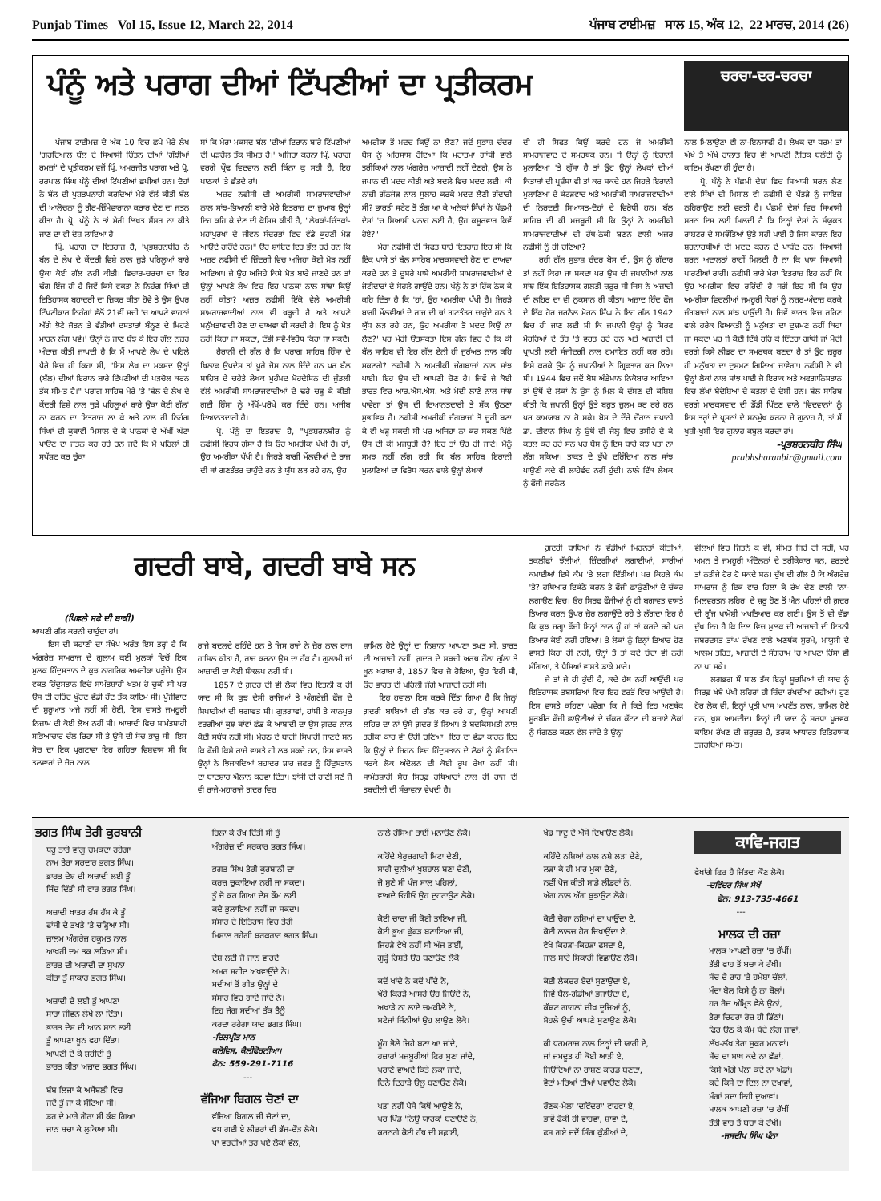Punjab Times Vol 15, Issue 12, March 22, 2014 ਪੰਜਾਬ ਟਾਈਮਜ਼ ਸਾਲ 15, ਅੰਕ 12, 22 ਮਾਰਚ, 2014 (26)
ਪੰਨੂੰ ਅਤੇ ਪਰਾਗ ਦੀਆਂ ਟਿੱਪਣੀਆਂ ਦਾ ਪ੍ਰਤੀਕਰਮ
ਚਰਚਾ-ਦਰ-ਚਰਚਾ
ਪੰਜਾਬ ਟਾਈਮਜ਼ ਦੇ ਅੰਕ 10 ਵਿਚ ਛਪੇ ਮੇਰੇ ਲੇਖ 'ਗੁਰਦਿਆਲ ਬੱਲ ਦੇ ਸਿਆਸੀ ਚਿੰਤਨ ਦੀਆਂ 'ਗੁੱਝੀਆਂ ਰਮਜ਼ਾਂ' ਦੇ ਪ੍ਰਤੀਕਰਮ ਵਜੋਂ ਪ੍ਰਿੰ. ਅਮਰਜੀਤ ਪਰਾਗ ਅਤੇ ਪ੍ਰੋ. ਹਰਪਾਲ ਸਿੰਘ ਪੰਨੂੰ ਦੀਆਂ ਟਿੱਪਣੀਆਂ ਛਪੀਆਂ ਹਨ। ਦੋਹਾਂ ਨੇ ਬੱਲ ਦੀ ਪੁਸ਼ਤਪਨਾਹੀ ਕਰਦਿਆਂ ਮੇਰੇ ਵੱਲੋਂ ਕੀਤੀ ਬੱਲ ਦੀ ਆਲੋਚਨਾ ਨੂੰ ਗੈਰ-ਜ਼ਿੰਮੇਵਾਰਾਨਾ ਕਰਾਰ ਦੇਣ ਦਾ ਜਤਨ ਕੀਤਾ ਹੈ। ਪ੍ਰੋ. ਪੰਨੂੰ ਨੇ ਤਾਂ ਮੇਰੀ ਲਿਖਤ ਸੈਂਸਰ ਨਾ ਕੀਤੇ ਜਾਣ ਦਾ ਵੀ ਦੋਸ਼ ਲਾਇਆ ਹੈ।
ਪ੍ਰਿੰ. ਪਰਾਗ ਦਾ ਇਤਰਾਜ਼ ਹੈ, 'ਪ੍ਰਭਸ਼ਰਨਬੀਰ ਨੇ ਬੱਲ ਦੇ ਲੇਖ ਦੇ ਕੇਂਦਰੀ ਵਿਸ਼ੇ ਨਾਲ ਜੁੜੇ ਪਹਿਲੂਆਂ ਬਾਰੇ ਉਕਾ ਕੋਈ ਗੱਲ ਨਹੀਂ ਕੀਤੀ। ਵਿਚਾਰ-ਚਰਚਾ ਦਾ ਇਹ ਢੰਗ ਇੰਜ ਹੀ ਹੈ ਜਿਵੇਂ ਕਿਸੇ ਵਕਤਾ ਨੇ ਨਿਹੰਗ ਸਿੰਘਾਂ ਦੀ ਇਤਿਹਾਸਕ ਬਹਾਦਰੀ ਦਾ ਜ਼ਿਕਰ ਕੀਤਾ ਹੋਵੇ ਤੇ ਉਸ ਉਪਰ ਟਿੱਪਣੀਕਾਰ ਨਿਹੰਗਾਂ ਵੱਲੋਂ 21ਵੀਂ ਸਦੀ 'ਚ ਆਪਣੇ ਵਾਹਨਾਂ ਅੱਗੇ ਝੋਟੇ ਜੋਤਨ ਤੇ ਵੱਡੀਆਂ ਦਸਤਾਰਾਂ ਬੰਨ੍ਹਣ ਦੇ ਮਿਹਣੇ ਮਾਰਨ ਲੱਗ ਪਵੇ।' ਉਨ੍ਹਾਂ ਨੇ ਜਾਣ ਬੁੱਝ ਕੇ ਇਹ ਗੱਲ ਨਜ਼ਰ ਅੰਦਾਜ਼ ਕੀਤੀ ਜਾਪਦੀ ਹੈ ਕਿ ਮੈਂ ਆਪਣੇ ਲੇਖ ਦੇ ਪਹਿਲੇ ਪੈਰੇ ਵਿਚ ਹੀ ਕਿਹਾ ਸੀ, "ਇਸ ਲੇਖ ਦਾ ਮਕਸਦ ਉਨ੍ਹਾਂ (ਬੱਲ) ਦੀਆਂ ਇਰਾਨ ਬਾਰੇ ਟਿੱਪਣੀਆਂ ਦੀ ਪੜਚੋਲ ਕਰਨ ਤੱਕ ਸੀਮਤ ਹੈ।" ਪਰਾਗ ਸਾਹਿਬ ਮੇਰੇ 'ਤੇ 'ਬੱਲ ਦੇ ਲੇਖ ਦੇ ਕੇਂਦਰੀ ਵਿਸ਼ੇ ਨਾਲ ਜੁੜੇ ਪਹਿਲੂਆਂ ਬਾਰੇ ਉਕਾ ਕੋਈ ਗੱਲ' ਨਾ ਕਰਨ ਦਾ ਇਤਰਾਜ਼ ਲਾ ਕੇ ਅਤੇ ਨਾਲ ਹੀ ਨਿਹੰਗ ਸਿੰਘਾਂ ਦੀ ਕੁਥਾਵੀਂ ਮਿਸਾਲ ਦੇ ਕੇ ਪਾਠਕਾਂ ਦੇ ਅੱਖੀਂ ਘੱਟਾ ਪਾਉਣ ਦਾ ਜਤਨ ਕਰ ਰਹੇ ਹਨ ਜਦੋਂ ਕਿ ਮੈਂ ਪਹਿਲਾਂ ਹੀ ਸਪੱਸ਼ਟ ਕਰ ਚੁੱਕਾ
ਸਾਂ ਕਿ ਮੇਰਾ ਮਕਸਦ ਬੱਲ 'ਦੀਆਂ ਇਰਾਨ ਬਾਰੇ ਟਿੱਪਣੀਆਂ ਦੀ ਪੜਚੋਲ ਤੱਕ ਸੀਮਤ ਹੈ।' ਅਜਿਹਾ ਕਰਨਾ ਪ੍ਰਿੰ. ਪਰਾਗ ਵਰਗੇ ਪ੍ਰੌਢ ਵਿਦਵਾਨ ਲਈ ਕਿੰਨਾ ਕੁ ਸਹੀ ਹੈ, ਇਹ ਪਾਠਕਾਂ 'ਤੇ ਛੱਡਦੇ ਹਾਂ।
ਅਜ਼ਰ ਨਫੀਸੀ ਦੀ ਅਮਰੀਕੀ ਸਾਮਰਾਜਵਾਦੀਆਂ ਨਾਲ ਸਾਂਝ-ਭਿਆਲੀ ਬਾਰੇ ਮੇਰੇ ਇਤਰਾਜ਼ ਦਾ ਜੁਆਬ ਉਨ੍ਹਾਂ ਇਹ ਕਹਿ ਕੇ ਦੇਣ ਦੀ ਕੋਸ਼ਿਸ਼ ਕੀਤੀ ਹੈ, "ਲੇਖਕਾਂ-ਚਿੰਤਕਾਂ-ਮਹਾਂਪੁਰਖਾਂ ਦੇ ਜੀਵਨ ਸੰਦਰਭਾਂ ਵਿਚ ਵੱਡੇ ਕੁਹਣੀ ਮੋੜ ਆਉਂਦੇ ਰਹਿੰਦੇ ਹਨ।" ਉਹ ਸ਼ਾਇਦ ਇਹ ਭੁੱਲ ਰਹੇ ਹਨ ਕਿ ਅਜ਼ਰ ਨਫੀਸੀ ਦੀ ਜ਼ਿੰਦਗੀ ਵਿਚ ਅਜਿਹਾ ਕੋਈ ਮੋੜ ਨਹੀਂ ਆਇਆ। ਜੇ ਉਹ ਅਜਿਹੇ ਕਿਸੇ ਮੋੜ ਬਾਰੇ ਜਾਣਦੇ ਹਨ ਤਾਂ ਉਨ੍ਹਾਂ ਆਪਣੇ ਲੇਖ ਵਿਚ ਇਹ ਪਾਠਕਾਂ ਨਾਲ ਸਾਂਝਾ ਕਿਉਂ ਨਹੀਂ ਕੀਤਾ? ਅਜ਼ਰ ਨਫੀਸੀ ਇੱਕੋ ਵੇਲੇ ਅਮਰੀਕੀ ਸਾਮਰਾਜਵਾਦੀਆਂ ਨਾਲ ਵੀ ਖੜ੍ਹਦੀ ਹੈ ਅਤੇ ਆਪਣੇ ਮਨੁੱਖਤਾਵਾਦੀ ਹੋਣ ਦਾ ਦਾਅਵਾ ਵੀ ਕਰਦੀ ਹੈ। ਇਸ ਨੂੰ ਮੋੜ ਨਹੀਂ ਕਿਹਾ ਜਾ ਸਕਦਾ, ਦੰਭੀ ਸਵੈ-ਵਿਰੋਧ ਕਿਹਾ ਜਾ ਸਕਦੈ।
ਹੈਰਾਨੀ ਦੀ ਗੱਲ ਹੈ ਕਿ ਪਰਾਗ ਸਾਹਿਬ ਹਿੰਸਾ ਦੇ ਖਿਲਾਫ ਉਪਦੇਸ਼ ਤਾਂ ਪੂਰੇ ਜੋਸ਼ ਨਾਲ ਦਿੰਦੇ ਹਨ ਪਰ ਬੱਲ ਸਾਹਿਬ ਦੇ ਚਹੇਤੇ ਲੇਖਕ ਮੁਹੰਮਦ ਮੋਹਦੇਸਿਨ ਦੀ ਜੁੰਡਲੀ ਵੱਲੋਂ ਅਮਰੀਕੀ ਸਾਮਰਾਜਵਾਦੀਆਂ ਦੇ ਢਹੇ ਚੜ੍ਹ ਕੇ ਕੀਤੀ ਗਈ ਹਿੰਸਾ ਨੂੰ ਅੱਖੋਂ-ਪਰੋਖੇ ਕਰ ਦਿੰਦੇ ਹਨ। ਅਜੀਬ ਦਿਆਨਤਦਾਰੀ ਹੈ।
ਪ੍ਰੋ. ਪੰਨੂੰ ਦਾ ਇਤਰਾਜ਼ ਹੈ, "ਪ੍ਰਭਸ਼ਰਨਬੀਰ ਨੂੰ ਨਫੀਸੀ ਵਿਰੁਧ ਗੁੱਸਾ ਹੈ ਕਿ ਉਹ ਅਮਰੀਕਾ ਪੱਖੀ ਹੈ। ਹਾਂ, ਉਹ ਅਮਰੀਕਾ ਪੱਖੀ ਹੈ। ਜਿਹੜੇ ਬਾਗੀ ਮੌਲਵੀਆਂ ਦੇ ਰਾਜ ਦੀ ਥਾਂ ਗਣਤੰਤਰ ਚਾਹੁੰਦੇ ਹਨ ਤੇ ਯੁੱਧ ਲੜ ਰਹੇ ਹਨ, ਉਹ
ਅਮਰੀਕਾ ਤੋਂ ਮਦਦ ਕਿਉਂ ਨਾ ਲੈਣ? ਜਦੋਂ ਸੁਭਾਸ਼ ਚੰਦਰ ਬੋਸ ਨੂੰ ਅਹਿਸਾਸ ਹੋਇਆ ਕਿ ਮਹਾਤਮਾ ਗਾਂਧੀ ਵਾਲੇ ਤਰੀਕਿਆਂ ਨਾਲ ਅੰਗਰੇਜ਼ ਆਜ਼ਾਦੀ ਨਹੀਂ ਦੇਣਗੇ, ਉਸ ਨੇ ਜਪਾਨ ਦੀ ਮਦਦ ਕੀਤੀ ਅਤੇ ਬਦਲੇ ਵਿਚ ਮਦਦ ਲਈ। ਕੀ ਨਾਜ਼ੀ ਗੱਠਜੋੜ ਨਾਲ ਸੁਲਾਹ ਕਰਕੇ ਮਦਦ ਲੈਣੀ ਗੱਦਾਰੀ ਸੀ? ਭਾਰਤੀ ਸਟੇਟ ਤੋਂ ਤੰਗ ਆ ਕੇ ਅਨੇਕਾਂ ਸਿੱਖਾਂ ਨੇ ਪੱਛਮੀ ਦੇਸ਼ਾਂ 'ਚ ਸਿਆਸੀ ਪਨਾਹ ਲਈ ਹੈ, ਉਹ ਕਸੂਰਵਾਰ ਕਿਵੇਂ ਹੋਏ?"
ਮੇਰਾ ਨਫੀਸੀ ਦੀ ਸਿਫਤ ਬਾਰੇ ਇਤਰਾਜ਼ ਇਹ ਸੀ ਕਿ ਇੱਕ ਪਾਸੇ ਤਾਂ ਬੱਲ ਸਾਹਿਬ ਮਾਰਕਸਵਾਦੀ ਹੋਣ ਦਾ ਦਾਅਵਾ ਕਰਦੇ ਹਨ ਤੇ ਦੂਸਰੇ ਪਾਸੇ ਅਮਰੀਕੀ ਸਾਮਰਾਜਵਾਦੀਆਂ ਦੇ ਜੋਟੀਦਾਰਾਂ ਦੇ ਸੋਹਲੇ ਗਾਉਂਦੇ ਹਨ। ਪੰਨੂੰ ਨੇ ਤਾਂ ਹਿੱਕ ਠੋਕ ਕੇ ਕਹਿ ਦਿੱਤਾ ਹੈ ਕਿ 'ਹਾਂ, ਉਹ ਅਮਰੀਕਾ ਪੱਖੀ ਹੈ। ਜਿਹੜੇ ਬਾਗੀ ਮੌਲਵੀਆਂ ਦੇ ਰਾਜ ਦੀ ਥਾਂ ਗਣਤੰਤਰ ਚਾਹੁੰਦੇ ਹਨ ਤੇ ਯੁੱਧ ਲੜ ਰਹੇ ਹਨ, ਉਹ ਅਮਰੀਕਾ ਤੋਂ ਮਦਦ ਕਿਉਂ ਨਾ ਲੈਣ?' ਪਰ ਮੇਰੀ ਉਤਸੁਕਤਾ ਇਸ ਗੱਲ ਵਿਚ ਹੈ ਕਿ ਕੀ ਬੱਲ ਸਾਹਿਬ ਵੀ ਇਹ ਗੱਲ ਏਨੀ ਹੀ ਜੁਰੱਅਤ ਨਾਲ ਕਹਿ ਸਕਣਗੇ? ਨਫੀਸੀ ਨੇ ਅਮਰੀਕੀ ਜੰਗਬਾਜ਼ਾਂ ਨਾਲ ਸਾਂਝ ਪਾਈ। ਇਹ ਉਸ ਦੀ ਆਪਣੀ ਚੋਣ ਹੈ। ਜਿਵੇਂ ਜੇ ਕੋਈ ਭਾਰਤ ਵਿਚ ਆਰ.ਐਸ.ਐਸ. ਅਤੇ ਮੋਦੀ ਲਾਣੇ ਨਾਲ ਸਾਂਝ ਪਾਵੇਗਾ ਤਾਂ ਉਸ ਦੀ ਦਿਆਨਤਦਾਰੀ ਤੇ ਸ਼ੱਕ ਉਠਣਾ ਸੁਭਾਵਿਕ ਹੈ। ਨਫੀਸੀ ਅਮਰੀਕੀ ਜੰਗਬਾਜ਼ਾਂ ਤੋਂ ਦੂਰੀ ਬਣਾ ਕੇ ਵੀ ਖੜ੍ਹ ਸਕਦੀ ਸੀ ਪਰ ਅਜਿਹਾ ਨਾ ਕਰ ਸਕਣ ਪਿੱਛੇ ਉਸ ਦੀ ਕੀ ਮਜਬੂਰੀ ਹੈ? ਇਹ ਤਾਂ ਉਹ ਹੀ ਜਾਣੇ। ਮੈਨੂੰ ਸਮਝ ਨਹੀਂ ਲੱਗ ਰਹੀ ਕਿ ਬੱਲ ਸਾਹਿਬ ਇਰਾਨੀ ਮੁਲਾਣਿਆਂ ਦਾ ਵਿਰੋਧ ਕਰਨ ਵਾਲੇ ਉਨ੍ਹਾਂ ਲੇਖਕਾਂ
ਦੀ ਹੀ ਸਿਫਤ ਕਿਉਂ ਕਰਦੇ ਹਨ ਜੋ ਅਮਰੀਕੀ ਸਾਮਰਾਜਵਾਦ ਦੇ ਸਮਰਥਕ ਹਨ। ਜੇ ਉਨ੍ਹਾਂ ਨੂੰ ਇਰਾਨੀ ਮੁਲਾਣਿਆਂ 'ਤੇ ਗੁੱਸਾ ਹੈ ਤਾਂ ਉਹ ਉਨ੍ਹਾਂ ਲੇਖਕਾਂ ਦੀਆਂ ਕਿਤਾਬਾਂ ਦੀ ਪ੍ਰਸ਼ੰਸਾ ਵੀ ਤਾਂ ਕਰ ਸਕਦੇ ਹਨ ਜਿਹੜੇ ਇਰਾਨੀ ਮੁਲਾਣਿਆਂ ਦੇ ਕੱਟੜਵਾਦ ਅਤੇ ਅਮਰੀਕੀ ਸਾਮਰਾਜਵਾਦੀਆਂ ਦੀ ਨਿਰਦਈ ਸਿਆਸਤ-ਦੋਹਾਂ ਦੇ ਵਿਰੋਧੀ ਹਨ। ਬੱਲ ਸਾਹਿਬ ਦੀ ਕੀ ਮਜਬੂਰੀ ਸੀ ਕਿ ਉਨ੍ਹਾਂ ਨੇ ਅਮਰੀਕੀ ਸਾਮਰਾਜਵਾਦੀਆਂ ਦੀ ਹੱਥ-ਠੋਕੀ ਬਣਨ ਵਾਲੀ ਅਜ਼ਰ ਨਫੀਸੀ ਨੂੰ ਹੀ ਚੁਣਿਆ?
ਰਹੀ ਗੱਲ ਸੁਭਾਸ਼ ਚੰਦਰ ਬੋਸ ਦੀ, ਉਸ ਨੂੰ ਗੱਦਾਰ ਤਾਂ ਨਹੀਂ ਕਿਹਾ ਜਾ ਸਕਦਾ ਪਰ ਉਸ ਦੀ ਜਪਾਨੀਆਂ ਨਾਲ ਸਾਂਝ ਇੱਕ ਇਤਿਹਾਸਕ ਗਲਤੀ ਜ਼ਰੂਰ ਸੀ ਜਿਸ ਨੇ ਅਜ਼ਾਦੀ ਦੀ ਲਹਿਰ ਦਾ ਵੀ ਨੁਕਸਾਨ ਹੀ ਕੀਤਾ। ਅਜ਼ਾਦ ਹਿੰਦ ਫੌਜ ਦੇ ਇੱਕ ਹੋਰ ਜਰਨੈਲ ਮੋਹਨ ਸਿੰਘ ਨੇ ਇਹ ਗੱਲ 1942 ਵਿਚ ਹੀ ਜਾਣ ਲਈ ਸੀ ਕਿ ਜਪਾਨੀ ਉਨ੍ਹਾਂ ਨੂੰ ਸਿਰਫ ਮੋਹਰਿਆਂ ਦੇ ਤੌਰ 'ਤੇ ਵਰਤ ਰਹੇ ਹਨ ਅਤੇ ਅਜ਼ਾਦੀ ਦੀ ਪ੍ਰਾਪਤੀ ਲਈ ਸੰਜੀਦਗੀ ਨਾਲ ਹਮਾਇਤ ਨਹੀਂ ਕਰ ਰਹੇ। ਇਸੇ ਕਰਕੇ ਉਸ ਨੂੰ ਜਪਾਨੀਆਂ ਨੇ ਗ੍ਰਿਫਤਾਰ ਕਰ ਲਿਆ ਸੀ। 1944 ਵਿਚ ਜਦੋਂ ਬੋਸ ਅੰਡੇਮਾਨ ਨਿਕੋਬਾਰ ਆਇਆ ਤਾਂ ਉਥੋਂ ਦੇ ਲੋਕਾਂ ਨੇ ਉਸ ਨੂੰ ਮਿਲ ਕੇ ਦੱਸਣ ਦੀ ਕੋਸ਼ਿਸ਼ ਕੀਤੀ ਕਿ ਜਪਾਨੀ ਉਨ੍ਹਾਂ ਉਤੇ ਬਹੁਤ ਜ਼ੁਲਮ ਕਰ ਰਹੇ ਹਨ ਪਰ ਕਾਮਯਾਬ ਨਾ ਹੋ ਸਕੇ। ਬੋਸ ਦੇ ਦੌਰੇ ਦੌਰਾਨ ਜਪਾਨੀ ਡਾ. ਦੀਵਾਨ ਸਿੰਘ ਨੂੰ ਉਥੋਂ ਦੀ ਜੇਲ੍ਹ ਵਿਚ ਤਸੀਹੇ ਦੇ ਕੇ ਕਤਲ ਕਰ ਰਹੇ ਸਨ ਪਰ ਬੋਸ ਨੂੰ ਇਸ ਬਾਰੇ ਕੁਝ ਪਤਾ ਨਾ ਲੱਗ ਸਕਿਆ। ਤਾਕਤ ਦੇ ਭੁੱਖੇ ਦਰਿੰਦਿਆਂ ਨਾਲ ਸਾਂਝ ਪਾਉਣੀ ਕਦੇ ਵੀ ਲਾਹੇਵੰਦ ਨਹੀਂ ਹੁੰਦੀ। ਨਾਲੇ ਇੱਕ ਲੇਖਕ ਨੂੰ ਫੌਜੀ ਜਰਨੈਲ
ਨਾਲ ਮਿਲਾਉਣਾ ਵੀ ਨਾ-ਇਨਸਾਫੀ ਹੈ। ਲੇਖਕ ਦਾ ਧਰਮ ਤਾਂ ਔਖੇ ਤੋਂ ਔਖੇ ਹਾਲਾਤ ਵਿਚ ਵੀ ਆਪਣੀ ਨੈਤਿਕ ਬੁਲੰਦੀ ਨੂੰ ਕਾਇਮ ਰੱਖਣਾ ਹੀ ਹੁੰਦਾ ਹੈ।
ਪ੍ਰੋ. ਪੰਨੂੰ ਨੇ ਪੱਛਮੀ ਦੇਸ਼ਾਂ ਵਿਚ ਸਿਆਸੀ ਸ਼ਰਨ ਲੈਣ ਵਾਲੇ ਸਿੱਖਾਂ ਦੀ ਮਿਸਾਲ ਵੀ ਨਫੀਸੀ ਦੇ ਪੈਂਤੜੇ ਨੂੰ ਜਾਇਜ਼ ਠਹਿਰਾਉਣ ਲਈ ਵਰਤੀ ਹੈ। ਪੱਛਮੀ ਦੇਸ਼ਾਂ ਵਿਚ ਸਿਆਸੀ ਸ਼ਰਨ ਇਸ ਲਈ ਮਿਲਦੀ ਹੈ ਕਿ ਇਨ੍ਹਾਂ ਦੇਸ਼ਾਂ ਨੇ ਸੰਯੁਕਤ ਰਾਸ਼ਟਰ ਦੇ ਸਮਝੌਤਿਆਂ ਉਤੇ ਸਹੀ ਪਾਈ ਹੈ ਜਿਸ ਕਾਰਨ ਇਹ ਸ਼ਰਨਾਰਥੀਆਂ ਦੀ ਮਦਦ ਕਰਨ ਦੇ ਪਾਬੰਦ ਹਨ। ਸਿਆਸੀ ਸ਼ਰਨ ਅਦਾਲਤਾਂ ਰਾਹੀਂ ਮਿਲਦੀ ਹੈ ਨਾ ਕਿ ਖਾਸ ਸਿਆਸੀ ਪਾਰਟੀਆਂ ਰਾਹੀਂ। ਨਫੀਸੀ ਬਾਰੇ ਮੇਰਾ ਇਤਰਾਜ਼ ਇਹ ਨਹੀਂ ਕਿ ਉਹ ਅਮਰੀਕਾ ਵਿਚ ਰਹਿੰਦੀ ਹੈ ਸਗੋਂ ਇਹ ਸੀ ਕਿ ਉਹ ਅਮਰੀਕਾ ਵਿਚਲੀਆਂ ਜਮਹੂਰੀ ਧਿਰਾਂ ਨੂੰ ਨਜ਼ਰ-ਅੰਦਾਜ਼ ਕਰਕੇ ਜੰਗਬਾਜ਼ਾਂ ਨਾਲ ਸਾਂਝ ਪਾਉਂਦੀ ਹੈ। ਜਿਵੇਂ ਭਾਰਤ ਵਿਚ ਰਹਿਣ ਵਾਲੇ ਹਰੇਕ ਵਿਅਕਤੀ ਨੂੰ ਮਨੁੱਖਤਾ ਦਾ ਦੁਸ਼ਮਣ ਨਹੀਂ ਕਿਹਾ ਜਾ ਸਕਦਾ ਪਰ ਜੇ ਕੋਈ ਇੱਥੇ ਰਹਿ ਕੇ ਇੰਦਰਾ ਗਾਂਧੀ ਜਾਂ ਮੋਦੀ ਵਰਗੇ ਕਿਸੇ ਲੀਡਰ ਦਾ ਸਮਰਥਕ ਬਣਦਾ ਹੈ ਤਾਂ ਉਹ ਜ਼ਰੂਰ ਹੀ ਮਨੁੱਖਤਾ ਦਾ ਦੁਸ਼ਮਣ ਗਿਣਿਆ ਜਾਵੇਗਾ। ਨਫੀਸੀ ਨੇ ਵੀ ਉਨ੍ਹਾਂ ਲੋਕਾਂ ਨਾਲ ਸਾਂਝ ਪਾਈ ਜੋ ਇਰਾਕ ਅਤੇ ਅਫਗਾਨਿਸਤਾਨ ਵਿਚ ਲੱਖਾਂ ਬੇਦੋਸ਼ਿਆਂ ਦੇ ਕਤਲਾਂ ਦੇ ਦੋਸ਼ੀ ਹਨ। ਬੱਲ ਸਾਹਿਬ ਵਰਗੇ ਮਾਰਕਸਵਾਦ ਦੀ ਡੌਂਡੀ ਪਿੱਟਣ ਵਾਲੇ 'ਵਿਦਵਾਨਾਂ' ਨੂੰ ਇਸ ਤਰ੍ਹਾਂ ਦੇ ਪ੍ਰਸ਼ਨਾਂ ਦੇ ਸਨਮੁੱਖ ਕਰਨਾ ਜੇ ਗੁਨਾਹ ਹੈ, ਤਾਂ ਮੈਂ ਖੁਸ਼ੀ-ਖੁਸ਼ੀ ਇਹ ਗੁਨਾਹ ਕਬੂਲ ਕਰਦਾ ਹਾਂ।
-ਪ੍ਰਭਸ਼ਰਨਬੀਰ ਸਿੰਘ
prabhsharanbir@gmail.com
ਗਦਰੀ ਬਾਬੇ, ਗਦਰੀ ਬਾਬੇ ਸਨ
(ਪਿਛਲੇ ਸਫੇ ਦੀ ਬਾਕੀ)
ਆਪਣੀ ਗੱਲ ਕਰਨੀ ਚਾਹੁੰਦਾ ਹਾਂ।
ਇਸ ਦੀ ਕਹਾਣੀ ਦਾ ਸੰਖੇਪ ਅਰੰਭ ਇਸ ਤਰ੍ਹਾਂ ਹੈ ਕਿ ਅੰਗਰੇਜ਼ ਸਾਮਰਾਜ ਦੇ ਗੁਲਾਮ ਕਈ ਮੁਲਕਾਂ ਵਿਚੋਂ ਇਕ ਮੁਲਕ ਹਿੰਦੁਸਤਾਨ ਦੇ ਕੁਝ ਨਾਗਰਿਕ ਅਮਰੀਕਾ ਪਹੁੰਚੇ। ਉਸ ਵਕਤ ਹਿੰਦੁਸਤਾਨ ਵਿਚੋਂ ਸਾਮੰਤਸ਼ਾਹੀ ਖਤਮ ਹੋ ਚੁਕੀ ਸੀ ਪਰ ਉਸ ਦੀ ਰਹਿੰਦ ਖੂੰਹਦ ਵੱਡੀ ਹੱਦ ਤੱਕ ਕਾਇਮ ਸੀ। ਪੂੰਜੀਵਾਦ ਦੀ ਸ਼ੁਰੂਆਤ ਅਜੇ ਨਹੀਂ ਸੀ ਹੋਈ, ਇਸ ਵਾਸਤੇ ਜਮਹੂਰੀ ਨਿਜ਼ਾਮ ਦੀ ਕੋਈ ਲੋਅ ਨਹੀਂ ਸੀ। ਆਬਾਦੀ ਵਿਚ ਸਾਮੰਤਸ਼ਾਹੀ ਸਭਿਆਚਾਰ ਚੱਲ ਰਿਹਾ ਸੀ ਤੇ ਉਸੇ ਦੀ ਸੋਚ ਭਾਰੂ ਸੀ। ਇਸ ਸੋਚ ਦਾ ਇਕ ਪ੍ਰਗਟਾਵਾ ਇਹ ਗਹਿਰਾ ਵਿਸ਼ਵਾਸ ਸੀ ਕਿ ਤਲਵਾਰਾਂ ਦੇ ਜ਼ੋਰ ਨਾਲ
ਰਾਜੇ ਬਦਲਦੇ ਰਹਿੰਦੇ ਹਨ ਤੇ ਜਿਸ ਰਾਜੇ ਨੇ ਜ਼ੋਰ ਨਾਲ ਰਾਜ ਹਾਸਿਲ ਕੀਤਾ ਹੈ, ਰਾਜ ਕਰਨਾ ਉਸ ਦਾ ਹੱਕ ਹੈ। ਗੁਲਾਮੀ ਜਾਂ ਆਜ਼ਾਦੀ ਦਾ ਕੋਈ ਸੰਕਲਪ ਨਹੀਂ ਸੀ।
1857 ਦੇ ਗ਼ਦਰ ਦੀ ਵੀ ਲੋਕਾਂ ਵਿਚ ਇਤਨੀ ਕੁ ਹੀ ਯਾਦ ਸੀ ਕਿ ਕੁਝ ਦੇਸੀ ਰਾਜਿਆਂ ਤੇ ਅੰਗਰੇਜ਼ੀ ਫੌਜ ਦੇ ਸਿਪਾਹੀਆਂ ਦੀ ਬਗਾਵਤ ਸੀ। ਗੁੜਗਾਵਾਂ, ਹਾਂਸੀ ਤੇ ਕਾਨਪੁਰ ਵਰਗੀਆਂ ਕੁਝ ਥਾਂਵਾਂ ਛੱਡ ਕੇ ਆਬਾਦੀ ਦਾ ਉਸ ਗ਼ਦਰ ਨਾਲ ਕੋਈ ਸਬੰਧ ਨਹੀਂ ਸੀ। ਮੇਰਠ ਦੇ ਬਾਗੀ ਸਿਪਾਹੀ ਜਾਣਦੇ ਸਨ ਕਿ ਫੌਜੀ ਕਿਸੇ ਰਾਜੇ ਵਾਸਤੇ ਹੀ ਲੜ ਸਕਦੇ ਹਨ, ਇਸ ਵਾਸਤੇ ਉਨ੍ਹਾਂ ਨੇ ਝਿਜਕਦਿਆਂ ਬਹਾਦਰ ਸ਼ਾਹ ਜ਼ਫਰ ਨੂੰ ਹਿੰਦੁਸਤਾਨ ਦਾ ਬਾਦਸ਼ਾਹ ਐਲਾਨ ਕਰਵਾ ਦਿੱਤਾ। ਝਾਂਸੀ ਦੀ ਰਾਣੀ ਸਣੇ ਜੋ ਵੀ ਰਾਜੇ-ਮਹਾਰਾਜੇ ਗਦਰ ਵਿਚ
ਸ਼ਾਮਿਲ ਹੋਏ ਉਨ੍ਹਾਂ ਦਾ ਨਿਸ਼ਾਨਾ ਆਪਣਾ ਤਖਤ ਸੀ, ਭਾਰਤ ਦੀ ਆਜ਼ਾਦੀ ਨਹੀਂ। ਗ਼ਦਰ ਦੇ ਸ਼ਬਦੀ ਅਰਥ ਹੌਲਾ ਗੁੱਲਾ ਤੇ ਖੂਨ ਖਰਾਬਾ ਹੈ, 1857 ਵਿਚ ਜੋ ਹੋਇਆ, ਉਹ ਇਹੀ ਸੀ, ਉਹ ਭਾਰਤ ਦੀ ਪਹਿਲੀ ਜੰਗੇ ਆਜ਼ਾਦੀ ਨਹੀਂ ਸੀ।
ਇਹ ਹਵਾਲਾ ਇਸ ਕਰਕੇ ਦਿੱਤਾ ਗਿਆ ਹੈ ਕਿ ਜਿਨ੍ਹਾਂ ਗ਼ਦਰੀ ਬਾਬਿਆਂ ਦੀ ਗੱਲ ਕਰ ਰਹੇ ਹਾਂ, ਉਨ੍ਹਾਂ ਆਪਣੀ ਲਹਿਰ ਦਾ ਨਾਂ ਉਸੇ ਗ਼ਦਰ ਤੋਂ ਲਿਆ। ਤੇ ਬਦਕਿਸਮਤੀ ਨਾਲ ਤਰੀਕਾ ਕਾਰ ਵੀ ਉਹੀ ਚੁਣਿਆ। ਇਹ ਦਾ ਵੱਡਾ ਕਾਰਨ ਇਹ ਕਿ ਉਨ੍ਹਾਂ ਦੇ ਜ਼ਿਹਨ ਵਿਚ ਹਿੰਦੁਸਤਾਨ ਦੇ ਲੋਕਾਂ ਨੂੰ ਸੰਗਠਿਤ ਕਰਕੇ ਲੋਕ ਅੰਦੋਲਨ ਦੀ ਕੋਈ ਰੂਪ ਰੇਖਾ ਨਹੀਂ ਸੀ। ਸਾਮੰਤਸ਼ਾਹੀ ਸੋਚ ਸਿਰਫ਼ ਹਥਿਆਰਾਂ ਨਾਲ ਹੀ ਰਾਜ ਦੀ ਤਬਦੀਲੀ ਦੀ ਸੰਭਾਵਨਾ ਵੇਖਦੀ ਹੈ।
ਗ਼ਦਰੀ ਬਾਬਿਆਂ ਨੇ ਵੱਡੀਆਂ ਮਿਹਨਤਾਂ ਕੀਤੀਆਂ, ਤਕਲੀਫ਼ਾਂ ਝੱਲੀਆਂ, ਜ਼ਿੰਦਗੀਆਂ ਲਗਾਈਆਂ, ਸਾਰੀਆਂ ਕਮਾਈਆਂ ਇਸੇ ਕੰਮ 'ਤੇ ਲਗਾ ਦਿੱਤੀਆਂ। ਪਰ ਕਿਹੜੇ ਕੰਮ 'ਤੇ? ਹਥਿਆਰ ਇਕੱਠੇ ਕਰਨ ਤੇ ਫੌਜੀ ਛਾਉਣੀਆਂ ਦੇ ਚੱਕਰ ਲਗਾਉਣ ਵਿਚ। ਉਹ ਸਿਰਫ ਫੌਜੀਆਂ ਨੂੰ ਹੀ ਬਗਾਵਤ ਵਾਸਤੇ ਤਿਆਰ ਕਰਨ ਉਪਰ ਜ਼ੋਰ ਲਗਾਉਂਦੇ ਰਹੇ ਤੇ ਲੱਗਦਾ ਇਹ ਹੈ ਕਿ ਕੁਝ ਜਗ੍ਹਾ ਫੌਜੀ ਇਨ੍ਹਾਂ ਨਾਲ ਹੂੰ ਹਾਂ ਤਾਂ ਕਰਦੇ ਰਹੇ ਪਰ ਤਿਆਰ ਕੋਈ ਨਹੀਂ ਹੋਇਆ। ਤੇ ਲੋਕਾਂ ਨੂੰ ਇਨ੍ਹਾਂ ਤਿਆਰ ਹੋਣ ਵਾਸਤੇ ਕਿਹਾ ਹੀ ਨਹੀ, ਉਨ੍ਹਾਂ ਤੋਂ ਤਾਂ ਕਦੇ ਚੰਦਾ ਵੀ ਨਹੀਂ ਮੰਗਿਆ, ਤੇ ਪੈਸਿਆਂ ਵਾਸਤੇ ਡਾਕੇ ਮਾਰੇ।
ਜੇ ਤਾਂ ਜੇ ਹੀ ਹੁੰਦੀ ਹੈ, ਕਦੇ ਹੱਥ ਨਹੀਂ ਆਉਂਦੀ ਪਰ ਇਤਿਹਾਸਕ ਤਬਸਰਿਆਂ ਵਿਚ ਇਹ ਵਰਤੋਂ ਵਿਚ ਆਉਂਦੀ ਹੈ। ਇਸ ਵਾਸਤੇ ਕਹਿਣਾ ਪਵੇਗਾ ਕਿ ਜੇ ਕਿਤੇ ਇਹ ਅਣਥੱਕ ਸੂਰਬੀਰ ਫੌਜੀ ਛਾਉਣੀਆਂ ਦੇ ਚੱਕਰ ਕੱਟਣ ਦੀ ਬਜਾਏ ਲੋਕਾਂ ਨੂੰ ਸੰਗਠਤ ਕਰਨ ਵੱਲ ਜਾਂਦੇ ਤੇ ਉਨ੍ਹਾਂ
ਵੇਲਿਆਂ ਵਿਚ ਜਿਤਨੇ ਕੁ ਵੀ, ਸੀਮਤ ਜਿਹੇ ਹੀ ਸਹੀਂ, ਪੁਰ ਅਮਨ ਤੇ ਜਮਹੂਰੀ ਅੰਦੋਲਨਾਂ ਦੇ ਤਰੀਕੇਕਾਰ ਸਨ, ਵਰਤਦੇ ਤਾਂ ਨਤੀਜੇ ਹੋਰ ਹੋ ਸਕਦੇ ਸਨ। ਦੁੱਖ ਦੀ ਗੱਲ ਹੈ ਕਿ ਅੰਗਰੇਜ਼ ਸਾਮਰਾਜ ਨੂੰ ਇਕ ਵਾਰ ਹਿਲਾ ਕੇ ਰੱਖ ਦੇਣ ਵਾਲੀ 'ਨਾ-ਮਿਲਵਰਤਨ ਲਹਿਰ' ਦੇ ਸ਼ੁਰੂ ਹੋਣ ਤੋਂ ਐਨ ਪਹਿਲਾਂ ਹੀ ਗ਼ਦਰ ਦੀ ਗੂੰਜ ਖਾਮੋਸ਼ੀ ਅਖਤਿਆਰ ਕਰ ਗਈ। ਉਸ ਤੋਂ ਵੀ ਵੱਡਾ ਦੁੱਖ ਇਹ ਹੈ ਕਿ ਦਿਲ ਵਿਚ ਮੁਲਕ ਦੀ ਆਜ਼ਾਦੀ ਦੀ ਇਤਨੀ ਜਬਰਦਸਤ ਤਾਂਘ ਰੱਖਣ ਵਾਲੇ ਅਣਥੱਕ ਸੂਰਮੇ, ਮਾਯੂਸੀ ਦੇ ਆਲਮ ਤਹਿਤ, ਆਜ਼ਾਦੀ ਦੇ ਸੰਗਰਾਮ 'ਚ ਆਪਣਾ ਹਿੱਸਾ ਵੀ ਨਾ ਪਾ ਸਕੇ।
ਲਗਭਗ ਸੌ ਸਾਲ ਤੱਕ ਇਨ੍ਹਾਂ ਸੂਰਮਿਆਂ ਦੀ ਯਾਦ ਨੂੰ ਸਿਰਫ਼ ਖੱਬੇ ਪੱਖੀ ਲਹਿਰਾਂ ਹੀ ਜ਼ਿੰਦਾ ਰੱਖਦੀਆਂ ਰਹੀਆਂ। ਹੁਣ ਹੋਰ ਲੋਕ ਵੀ, ਇਨ੍ਹਾਂ ਪ੍ਰਤੀ ਖਾਸ ਅਪਣੱਤ ਨਾਲ, ਸ਼ਾਮਿਲ ਹੋਏ ਹਨ, ਖੁਸ਼ ਆਮਦੀਦ। ਇਨ੍ਹਾਂ ਦੀ ਯਾਦ ਨੂੰ ਸ਼ਰਧਾ ਪੂਰਵਕ ਕਾਇਮ ਰੱਖਣ ਦੀ ਜ਼ਰੂਰਤ ਹੈ, ਤਰਕ ਆਧਾਰਤ ਇਤਿਹਾਸਕ ਤਜਰਬਿਆਂ ਸਮੇਤ।
ਭਗਤ ਸਿੰਘ ਤੇਰੀ ਕੁਰਬਾਨੀ
ਧਰੂ ਤਾਰੇ ਵਾਂਗੂ ਚਮਕਦਾ ਰਹੇਗਾ
ਨਾਮ ਤੇਰਾ ਸਰਦਾਰ ਭਗਤ ਸਿੰਘ।
ਭਾਰਤ ਦੇਸ਼ ਦੀ ਅਜ਼ਾਦੀ ਲਈ ਤੂੰ
ਜਿੰਦ ਦਿੱਤੀ ਸੀ ਵਾਰ ਭਗਤ ਸਿੰਘ।
ਅਜ਼ਾਦੀ ਖਾਤਰ ਹੱਸ ਹੱਸ ਕੇ ਤੂੰ
ਫਾਂਸੀ ਦੇ ਤਖਤੇ 'ਤੇ ਚੜ੍ਹਿਆ ਸੀ।
ਜ਼ਾਲਮ ਅੰਗਰੇਜ਼ ਹਕੂਮਤ ਨਾਲ
ਆਖਰੀ ਦਮ ਤਕ ਲੜਿਆ ਸੀ।
ਭਾਰਤ ਦੀ ਅਜ਼ਾਦੀ ਦਾ ਸੁਪਨਾ
ਕੀਤਾ ਤੂੰ ਸਾਕਾਰ ਭਗਤ ਸਿੰਘ।
ਅਜ਼ਾਦੀ ਦੇ ਲਈ ਤੂੰ ਆਪਣਾ
ਸਾਰਾ ਜੀਵਨ ਲੇਖੇ ਲਾ ਦਿੱਤਾ।
ਭਾਰਤ ਦੇਸ਼ ਦੀ ਆਨ ਸ਼ਾਨ ਲਈ
ਤੂੰ ਆਪਣਾ ਖੂਨ ਵਹਾ ਦਿੱਤਾ।
ਆਪਣੀ ਦੇ ਕੇ ਸ਼ਹੀਦੀ ਤੂੰ
ਭਾਰਤ ਕੀਤਾ ਅਜ਼ਾਦ ਭਗਤ ਸਿੰਘ।
ਬੰਬ ਲਿਜਾ ਕੇ ਅਸੈਂਬਲੀ ਵਿਚ
ਜਦੋਂ ਤੂੰ ਜਾ ਕੇ ਸੁੱਟਿਆ ਸੀ।
ਡਰ ਦੇ ਮਾਰੇ ਗੋਰਾ ਸੀ ਕੰਬ ਗਿਆ
ਜਾਨ ਬਚਾ ਕੇ ਲੁਕਿਆ ਸੀ।
ਹਿਲਾ ਕੇ ਰੱਖ ਦਿੱਤੀ ਸੀ ਤੂੰ
ਅੰਗਰੇਜ਼ ਦੀ ਸਰਕਾਰ ਭਗਤ ਸਿੰਘ।
ਭਗਤ ਸਿੰਘ ਤੇਰੀ ਕੁਰਬਾਨੀ ਦਾ
ਕਰਜ਼ ਚੁਕਾਇਆ ਨਹੀਂ ਜਾ ਸਕਦਾ।
ਤੂੰ ਜੋ ਕਰ ਗਿਆ ਦੇਸ਼ ਕੌਮ ਲਈ
ਕਦੇ ਭੁਲਾਇਆ ਨਹੀਂ ਜਾ ਸਕਦਾ।
ਸੰਸਾਰ ਦੇ ਇਤਿਹਾਸ ਵਿਚ ਤੇਰੀ
ਮਿਸਾਲ ਰਹੇਗੀ ਬਰਕਰਾਰ ਭਗਤ ਸਿੰਘ।
ਦੇਸ਼ ਲਈ ਜੋ ਜਾਨ ਵਾਰਦੇ
ਅਮਰ ਸ਼ਹੀਦ ਅਖਵਾਉਂਦੇ ਨੇ।
ਸਦੀਆਂ ਤੋਂ ਗੀਤ ਉਨ੍ਹਾਂ ਦੇ
ਸੰਸਾਰ ਵਿਚ ਗਾਏ ਜਾਂਦੇ ਨੇ।
ਇਹ ਜੱਗ ਸਦੀਆਂ ਤੱਕ ਤੈਨੂੰ
ਕਰਦਾ ਰਹੇਗਾ ਯਾਦ ਭਗਤ ਸਿੰਘ।
-ਦਿਲਪ੍ਰੀਤ ਮਾਨ
ਕਲੋਵਿਸ, ਕੈਲੀਫੋਰਨੀਆ।
ਫੋਨ: 559-291-7116
---
ਵੱਜਿਆ ਬਿਗਲ ਚੋਣਾਂ ਦਾ
ਵੱਜਿਆ ਬਿਗਲ ਜੀ ਚੋਣਾਂ ਦਾ,
ਵਧ ਗਈ ਏ ਲੀਡਰਾਂ ਦੀ ਭੱਜ-ਦੌੜ ਲੋਕੋ।
ਪਾ ਵਰਦੀਆਂ ਤੁਰ ਪਏ ਲੋਕਾਂ ਵੱਲ,
ਨਾਲੇ ਰੁੱਸਿਆਂ ਤਾਈਂ ਮਨਾਉਣ ਲੋਕੋ।
ਕਹਿੰਦੇ ਬੇਰੁਜ਼ਗਾਰੀ ਮਿਟਾ ਦੇਣੀ,
ਸਾਰੀ ਦੁਨੀਆਂ ਖੁਸ਼ਹਾਲ ਬਣਾ ਦੇਣੀ,
ਜੋ ਸੁਣੇ ਸੀ ਪੰਜ ਸਾਲ ਪਹਿਲਾਂ,
ਵਾਅਦੇ ਓਹੀਓ ਉਹ ਦੁਹਰਾਉਣ ਲੋਕੋ।
ਕੋਈ ਚਾਚਾ ਜੀ ਕੋਈ ਤਾਇਆ ਜੀ,
ਕੋਈ ਭੂਆ ਫੁੱਫੜ ਬਣਾਇਆ ਜੀ,
ਜਿਹੜੇ ਵੇਖੇ ਨਹੀਂ ਸੀ ਅੱਜ ਤਾਈਂ,
ਗੂੜ੍ਹੇ ਰਿਸ਼ਤੇ ਉਹ ਬਣਾਉਣ ਲੋਕੋ।
ਕਦੋਂ ਖਾਂਦੇ ਨੇ ਕਦੋਂ ਪੀਂਦੇ ਨੇ,
ਖੌਰੇ ਕਿਹੜੇ ਆਸਰੇ ਉਹ ਜਿਓਂਦੇ ਨੇ,
ਅਖਾੜੇ ਨਾ ਲਾਏ ਚਮਕੀਲੇ ਨੇ,
ਸਟੇਜਾਂ ਜਿੰਨੀਆਂ ਉਹ ਲਾਉਣ ਲੋਕੋ।
ਮੂੰਹ ਭੋਲੇ ਜਿਹੇ ਬਣਾ ਆ ਜਾਂਦੇ,
ਹਜ਼ਾਰਾਂ ਮਜਬੂਰੀਆਂ ਫਿਰ ਸੁਣਾ ਜਾਂਦੇ,
ਪੁਰਾਣੇ ਵਾਅਦੇ ਕਿਤੇ ਲੁਕਾ ਜਾਂਦੇ,
ਦਿਨੇ ਦਿਹਾੜੇ ਉਲੂ ਬਣਾਉਣ ਲੋਕੋ।
ਪਤਾ ਨਹੀਂ ਪੈਸੇ ਕਿਥੋਂ ਆਉਣੇ ਨੇ,
ਪਰ ਪਿੰਡ 'ਨਿਊ ਯਾਰਕ' ਬਣਾਉਣੇ ਨੇ,
ਕਰਨਗੇ ਕੋਈ ਹੱਥ ਦੀ ਸਫ਼ਾਈ,
ਖੇਡ ਜਾਦੂ ਦੇ ਐਸੇ ਦਿਖਾਉਣ ਲੋਕੋ।
ਕਹਿੰਦੇ ਨਸ਼ਿਆਂ ਨਾਲ ਨਸ਼ੇ ਲੜਾ ਦੇਣੇ,
ਲੜਾ ਕੇ ਹੀ ਮਾਰ ਮੁਕਾ ਦੇਣੇ,
ਨਵੀਂ ਖੋਜ ਕੀਤੀ ਸਾਡੇ ਲੀਡਰਾਂ ਨੇ,
ਅੱਗ ਨਾਲ ਅੱਗ ਬੁਝਾਉਣ ਲੋਕੋ।
ਕੋਈ ਚੋਗਾ ਨਸ਼ਿਆਂ ਦਾ ਪਾਉਂਦਾ ਏ,
ਕੋਈ ਲਾਲਚ ਹੋਰ ਦਿਖਾਉਂਦਾ ਏ,
ਵੇਖੋ ਕਿਹੜਾ-ਕਿਹੜਾ ਫਸਦਾ ਏ,
ਜਾਲ ਸਾਰੇ ਸ਼ਿਕਾਰੀ ਵਿਛਾਉਣ ਲੋਕੋ।
ਕੋਈ ਲੈਕਚਰ ਏਦਾਂ ਸੁਣਾਉਂਦਾ ਏ,
ਜਿਵੇਂ ਬੈਲ-ਗੱਡੀਆਂ ਭਜਾਉਂਦਾ ਏ,
ਕੱਢਣ ਗਾਹਲਾਂ ਚੀਖ ਦੂਜਿਆਂ ਨੂੰ,
ਸੋਹਲੇ ਉਚੀ ਆਪਣੇ ਸੁਣਾਉਣ ਲੋਕੋ।
ਕੀ ਧਰਮਰਾਜ ਨਾਲ ਇਨ੍ਹਾਂ ਦੀ ਯਾਰੀ ਏ,
ਜਾਂ ਜਮਦੂਤ ਹੀ ਕੋਈ ਆੜੀ ਏ,
ਜਿਉਂਦਿਆਂ ਨਾ ਰਾਸ਼ਣ ਕਾਰਡ ਬਣਦਾ,
ਵੋਟਾਂ ਮਰਿਆਂ ਦੀਆਂ ਪਵਾਉਣ ਲੋਕੋ।
ਰੌਣਕ-ਮੇਲਾ 'ਦਵਿੰਦਰਾ' ਵਾਹਵਾ ਏ,
ਭਾਵੇਂ ਫੋਕੀ ਹੀ ਵਾਹਵਾ, ਸ਼ਾਵਾ ਏ,
ਫਸ ਗਏ ਜਦੋਂ ਸਿੰਗ ਕੁੰਡੀਆਂ ਦੇ,
ਕਾਵਿ-ਜਗਤ
ਵੇਖਾਂਗੇ ਫਿਰ ਹੈ ਜਿੱਤਦਾ ਕੌਣ ਲੋਕੋ।
-ਦਵਿੰਦਰ ਸਿੰਘ ਸੇਖੋਂ
ਫੋਨ: 913-735-4661
---
ਮਾਲਕ ਦੀ ਰਜ਼ਾ
ਮਾਲਕ ਆਪਣੀ ਰਜ਼ਾ 'ਚ ਰੱਖੀਂ।
ਤੱਤੀ ਵਾਹ ਤੋਂ ਬਚਾ ਕੇ ਰੱਖੀਂ।
ਸੱਚ ਦੇ ਰਾਹ 'ਤੇ ਹਮੇਸ਼ਾ ਚੱਲਾਂ,
ਮੰਦਾ ਬੋਲ ਕਿਸੇ ਨੂੰ ਨਾ ਬੋਲਾਂ।
ਹਰ ਰੋਜ਼ ਅੰਮ੍ਰਿਤ ਵੇਲੇ ਉਠਾਂ,
ਤੇਰਾ ਚਿਹਰਾ ਰੋਜ਼ ਹੀ ਡਿੱਠਾਂ।
ਫਿਰ ਉਠ ਕੇ ਕੰਮ ਧੰਦੇ ਲੱਗ ਜਾਵਾਂ,
ਲੱਖ-ਲੱਖ ਤੇਰਾ ਸ਼ੁਕਰ ਮਨਾਵਾਂ।
ਸੱਚ ਦਾ ਸਾਥ ਕਦੇ ਨਾ ਛੱਡਾਂ,
ਕਿਸੇ ਅੱਗੇ ਪੱਲਾ ਕਦੇ ਨਾ ਅੱਡਾਂ।
ਕਦੇ ਕਿਸੇ ਦਾ ਦਿਲ ਨਾ ਦੁਖਾਵਾਂ,
ਮੰਗਾਂ ਸਦਾ ਇਹੀ ਦੁਆਵਾਂ।
ਮਾਲਕ ਆਪਣੀ ਰਜ਼ਾ 'ਚ ਰੱਖੀਂ
ਤੱਤੀ ਵਾਹ ਤੋਂ ਬਚਾ ਕੇ ਰੱਖੀਂ।
-ਜਸਦੀਪ ਸਿੰਘ ਖੰਨਾ